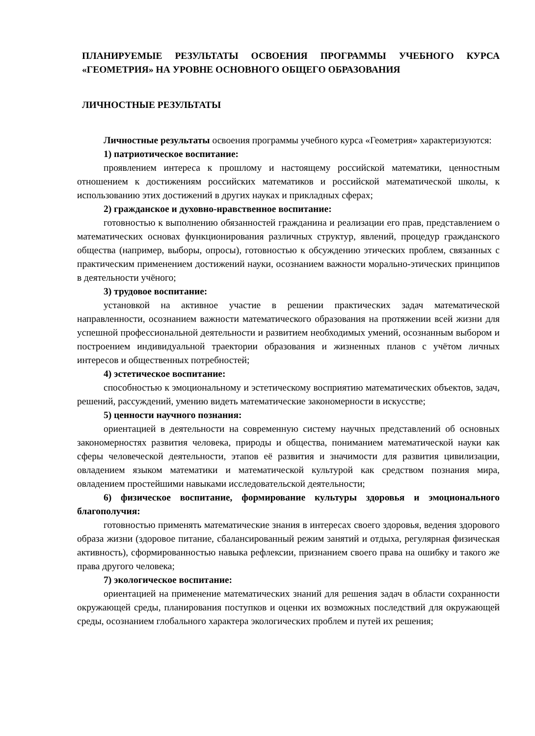ПЛАНИРУЕМЫЕ РЕЗУЛЬТАТЫ ОСВОЕНИЯ ПРОГРАММЫ УЧЕБНОГО КУРСА «ГЕОМЕТРИЯ» НА УРОВНЕ ОСНОВНОГО ОБЩЕГО ОБРАЗОВАНИЯ
ЛИЧНОСТНЫЕ РЕЗУЛЬТАТЫ
Личностные результаты освоения программы учебного курса «Геометрия» характеризуются:
1) патриотическое воспитание:
проявлением интереса к прошлому и настоящему российской математики, ценностным отношением к достижениям российских математиков и российской математической школы, к использованию этих достижений в других науках и прикладных сферах;
2) гражданское и духовно-нравственное воспитание:
готовностью к выполнению обязанностей гражданина и реализации его прав, представлением о математических основах функционирования различных структур, явлений, процедур гражданского общества (например, выборы, опросы), готовностью к обсуждению этических проблем, связанных с практическим применением достижений науки, осознанием важности морально-этических принципов в деятельности учёного;
3) трудовое воспитание:
установкой на активное участие в решении практических задач математической направленности, осознанием важности математического образования на протяжении всей жизни для успешной профессиональной деятельности и развитием необходимых умений, осознанным выбором и построением индивидуальной траектории образования и жизненных планов с учётом личных интересов и общественных потребностей;
4) эстетическое воспитание:
способностью к эмоциональному и эстетическому восприятию математических объектов, задач, решений, рассуждений, умению видеть математические закономерности в искусстве;
5) ценности научного познания:
ориентацией в деятельности на современную систему научных представлений об основных закономерностях развития человека, природы и общества, пониманием математической науки как сферы человеческой деятельности, этапов её развития и значимости для развития цивилизации, овладением языком математики и математической культурой как средством познания мира, овладением простейшими навыками исследовательской деятельности;
6) физическое воспитание, формирование культуры здоровья и эмоционального благополучия:
готовностью применять математические знания в интересах своего здоровья, ведения здорового образа жизни (здоровое питание, сбалансированный режим занятий и отдыха, регулярная физическая активность), сформированностью навыка рефлексии, признанием своего права на ошибку и такого же права другого человека;
7) экологическое воспитание:
ориентацией на применение математических знаний для решения задач в области сохранности окружающей среды, планирования поступков и оценки их возможных последствий для окружающей среды, осознанием глобального характера экологических проблем и путей их решения;